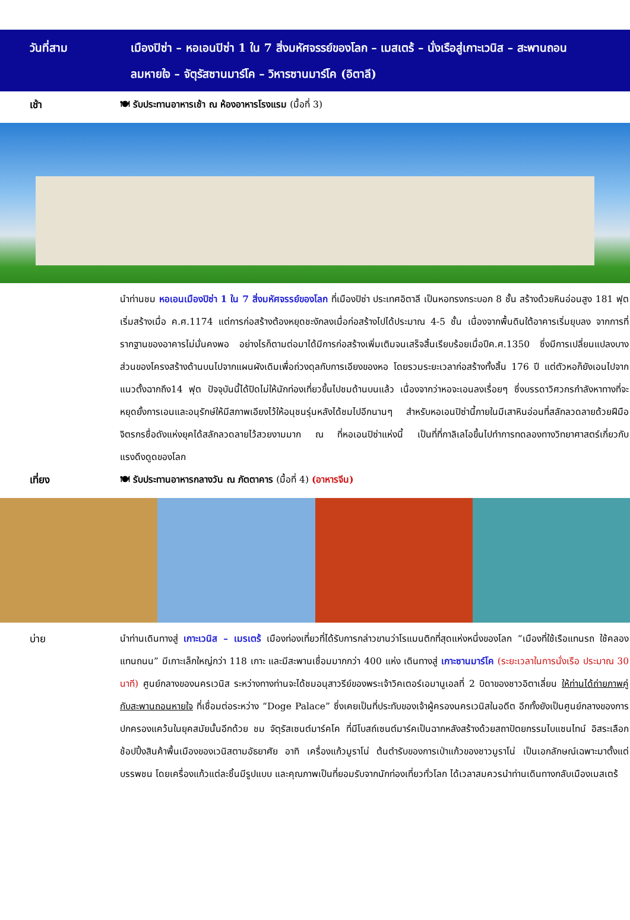วันที่สาม เมืองปิซ่า – หอเอนปิซ่า 1 ใน 7 สิ่งมหัศจรรย์ของโลก – เมสเตร้ – นั่งเรือสู่เกาะเวนิส – สะพานถอน
ลมหายใจ – จัตุรัสซานมาร์โค – วิหารซานมาร์โค (อิตาลี)
เช้า 🍽 รับประทานอาหารเช้า ณ ห้องอาหารโรงแรม (มื้อที่ 3)
นำท่านชม หอเอนเมืองปิซ่า 1 ใน 7 สิ่งมหัศจรรย์ของโลก ที่เมืองปิซ่า ประเทศอิตาลี เป็นหอทรงกระบอก 8 ชั้น สร้างด้วยหินอ่อนสูง 181 ฟุต เริ่มสร้างเมื่อ ค.ศ.1174 แต่การก่อสร้างต้องหยุดชะงักลงเมื่อก่อสร้างไปได้ประมาณ 4-5 ชั้น เนื่องจากพื้นดินใต้อาคารเริ่มยุบลง จากการที่รากฐานของอาคารไม่มั่นคงพอ อย่างไรก็ตามต่อมาได้มีการก่อสร้างเพิ่มเติมจนเสร็จสิ้นเรียบร้อยเมื่อปีค.ศ.1350 ซึ่งมีการเปลี่ยนแปลงบางส่วนของโครงสร้างด้านบนไปจากแผนผังเดิมเพื่อถ่วงดุลกับการเอียงของหอ โดยรวมระยะเวลาก่อสร้างทั้งสิ้น 176 ปี แต่ตัวหอก็ยังเอนไปจากแนวตั้งฉากถึง14 ฟุต ปัจจุบันนี้ได้ปิดไม่ให้นักท่องเที่ยวขึ้นไปชมด้านบนแล้ว เนื่องจากว่าหอจะเอนลงเรื่อยๆ ซึ่งบรรดาวิศวกรกำลังหาทางที่จะหยุดยั้งการเอนและอนุรักษ์ให้มีสภาพเอียงไว้ให้อนุชนรุ่นหลังได้ชมไปอีกนานๆ สำหรับหอเอนปิซ่านี้ภายในมีเสาหินอ่อนที่สลักลวดลายด้วยฝีมือจิตรกรชื่อดังแห่งยุคได้สลักลวดลายไว้สวยงามมาก ณ ที่หอเอนปิซ่าแห่งนี้ เป็นที่ที่กาลิเลโอขึ้นไปทำการทดลองทางวิทยาศาสตร์เกี่ยวกับแรงดึงดูดของโลก
เที่ยง 🍽 รับประทานอาหารกลางวัน ณ ภัตตาคาร (มื้อที่ 4) (อาหารจีน)
บ่าย นำท่านเดินทางสู่ เกาะเวนิส – เมรเตร้ เมืองท่องเที่ยวที่ได้รับการกล่าวขานว่าโรแมนติกที่สุดแห่งหนึ่งของโลก “เมืองที่ใช้เรือแทนรถ ใช้คลองแทนถนน” มีเกาะเล็กใหญ่กว่า 118 เกาะ และมีสะพานเชื่อมมากกว่า 400 แห่ง เดินทางสู่ เกาะซานมาร์โค (ระยะเวลาในการนั่งเรือ ประมาณ 30 นาที) ศูนย์กลางของนครเวนิส ระหว่างทางท่านจะได้ชมอนุสาวรีย์ของพระเจ้าวิคเตอร์เอมานูเอลที่ 2 บิดาของชาวอิตาเลี่ยน ให้ท่านได้ถ่ายภาพคู่กับสะพานถอนหายใจ ที่เชื่อมต่อระหว่าง “Doge Palace” ซึ่งเคยเป็นที่ประทับของเจ้าผู้ครองนครเวนิสในอดีต อีกทั้งยังเป็นศูนย์กลางของการปกครองแคว้นในยุคสมัยนั้นอีกด้วย ชม จัตุรัสเซนต์มาร์คโค ที่มีโบสถ์เซนต์มาร์คเป็นฉากหลังสร้างด้วยสถาปัตยกรรมไบแซนไทน์ อิสระเลือกช้อปปิ้งสินค้าพื้นเมืองของเวนิสตามอัธยาศัย อาทิ เครื่องแก้วมูราโน่ ต้นตำรับของการเป่าแก้วของชาวมูราโน่ เป็นเอกลักษณ์เฉพาะมาตั้งแต่บรรพชน โดยเครื่องแก้วแต่ละชิ้นมีรูปแบบ และคุณภาพเป็นที่ยอมรับจากนักท่องเที่ยวทั่วโลก ได้เวลาสมควรนำท่านเดินทางกลับเมืองเมสเตร้